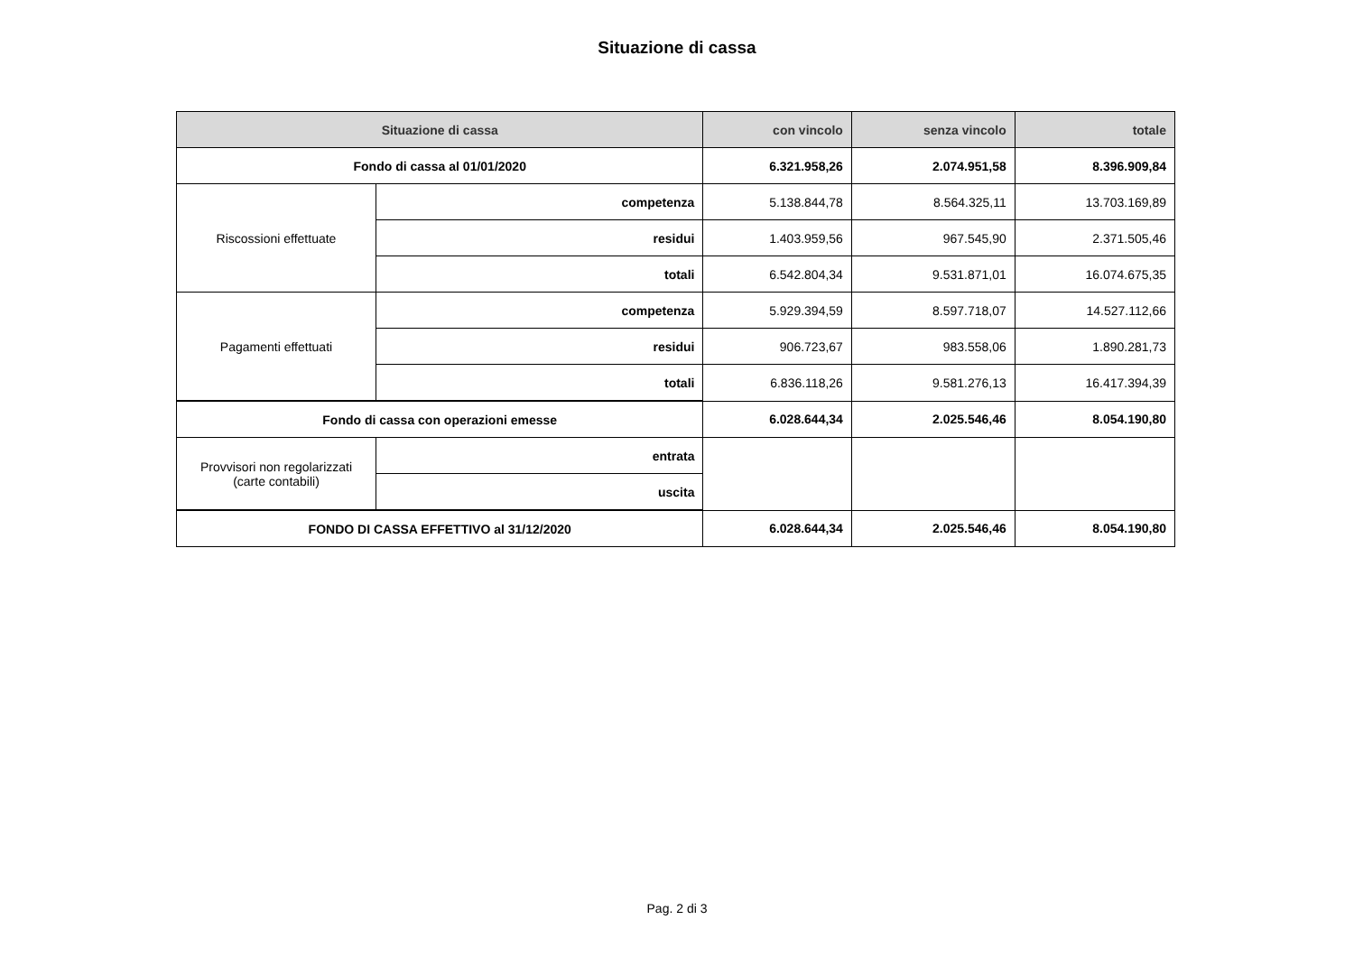Situazione di cassa
| Situazione di cassa | | con vincolo | senza vincolo | totale |
| --- | --- | --- | --- | --- |
| Fondo di cassa al 01/01/2020 | | 6.321.958,26 | 2.074.951,58 | 8.396.909,84 |
| Riscossioni effettuate | competenza | 5.138.844,78 | 8.564.325,11 | 13.703.169,89 |
| | residui | 1.403.959,56 | 967.545,90 | 2.371.505,46 |
| | totali | 6.542.804,34 | 9.531.871,01 | 16.074.675,35 |
| Pagamenti effettuati | competenza | 5.929.394,59 | 8.597.718,07 | 14.527.112,66 |
| | residui | 906.723,67 | 983.558,06 | 1.890.281,73 |
| | totali | 6.836.118,26 | 9.581.276,13 | 16.417.394,39 |
| Fondo di cassa con operazioni emesse | | 6.028.644,34 | 2.025.546,46 | 8.054.190,80 |
| Provvisori non regolarizzati (carte contabili) | entrata | | | |
| | uscita | | | |
| FONDO DI CASSA EFFETTIVO al 31/12/2020 | | 6.028.644,34 | 2.025.546,46 | 8.054.190,80 |
Pag. 2 di 3